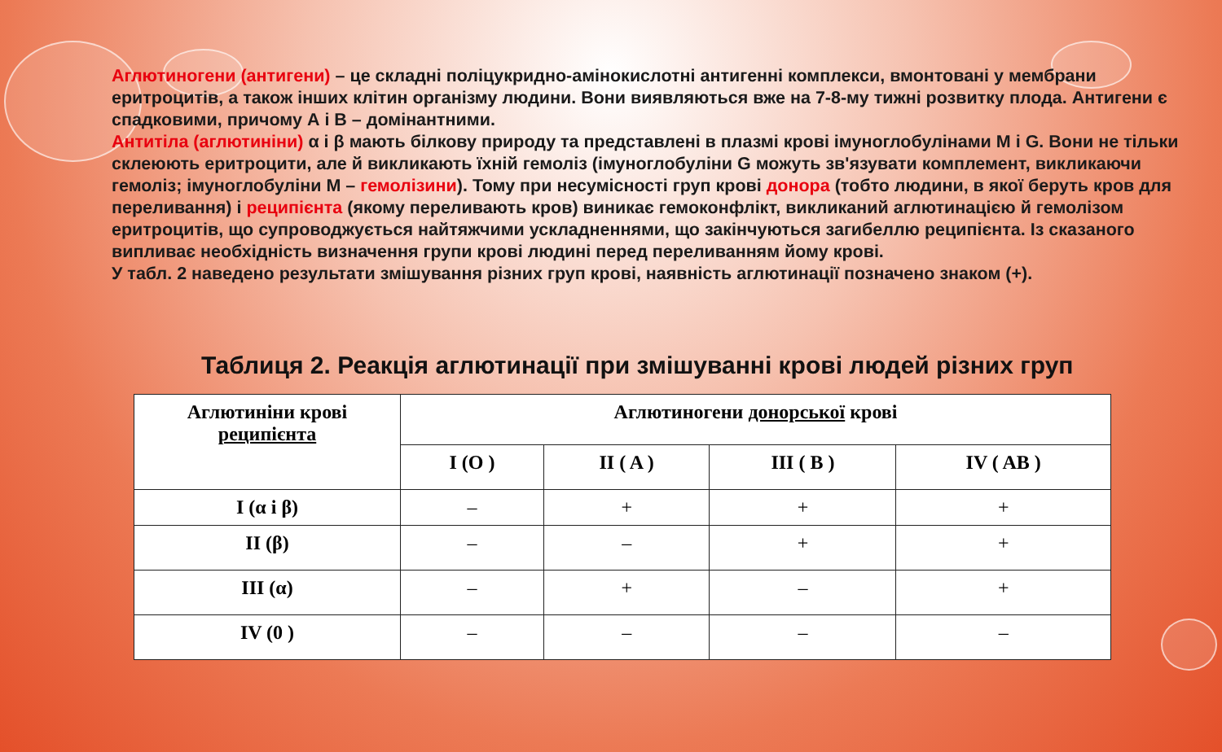Аглютиногени (антигени) – це складні поліцукридно-амінокислотні антигенні комплекси, вмонтовані у мембрани еритроцитів, а також інших клітин організму людини. Вони виявляються вже на 7-8-му тижні розвитку плода. Антигени є спадковими, причому А і В – домінантними.
Антитіла (аглютиніни) α і β мають білкову природу та представлені в плазмі крові імуноглобулінами M і G. Вони не тільки склеюють еритроцити, але й викликають їхній гемоліз (імуноглобуліни G можуть зв'язувати комплемент, викликаючи гемоліз; імуноглобуліни M – гемолізини). Тому при несумісності груп крові донора (тобто людини, в якої беруть кров для переливання) і реципієнта (якому переливають кров) виникає гемоконфлікт, викликаний аглютинацією й гемолізом еритроцитів, що супроводжується найтяжчими ускладненнями, що закінчуються загибеллю реципієнта. Із сказаного випливає необхідність визначення групи крові людині перед переливанням йому крові.
У табл. 2 наведено результати змішування різних груп крові, наявність аглютинації позначено знаком (+).
Таблиця 2. Реакція аглютинації при змішуванні крові людей різних груп
| Аглютиніни крові реципієнта | Аглютиногени донорської крові | | | |
| --- | --- | --- | --- | --- |
| | I (O ) | II ( A ) | III ( B ) | IV ( AB ) |
| I (α і β) | – | + | + | + |
| II (β) | – | – | + | + |
| III (α) | – | + | – | + |
| IV (0 ) | – | – | – | – |